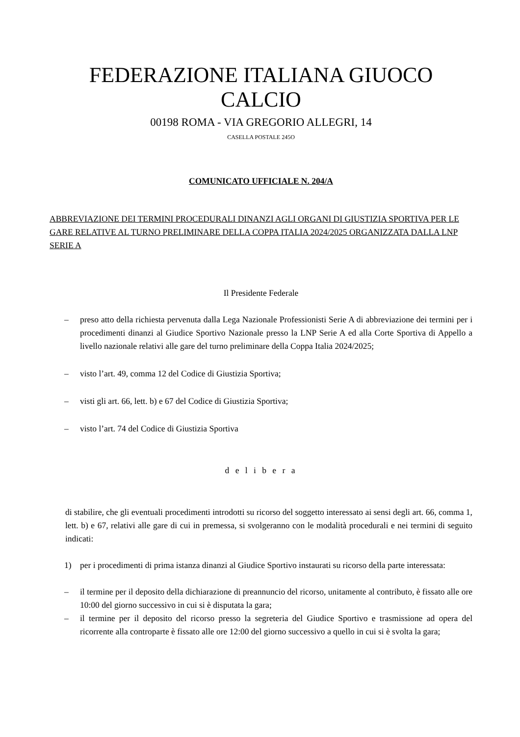FEDERAZIONE ITALIANA GIUOCO CALCIO
00198 ROMA - VIA GREGORIO ALLEGRI, 14
CASELLA POSTALE 245O
COMUNICATO UFFICIALE N. 204/A
ABBREVIAZIONE DEI TERMINI PROCEDURALI DINANZI AGLI ORGANI DI GIUSTIZIA SPORTIVA PER LE GARE RELATIVE AL TURNO PRELIMINARE DELLA COPPA ITALIA 2024/2025 ORGANIZZATA DALLA LNP SERIE A
Il Presidente Federale
– preso atto della richiesta pervenuta dalla Lega Nazionale Professionisti Serie A di abbreviazione dei termini per i procedimenti dinanzi al Giudice Sportivo Nazionale presso la LNP Serie A ed alla Corte Sportiva di Appello a livello nazionale relativi alle gare del turno preliminare della Coppa Italia 2024/2025;
– visto l’art. 49, comma 12 del Codice di Giustizia Sportiva;
– visti gli art. 66, lett. b) e 67 del Codice di Giustizia Sportiva;
– visto l’art. 74 del Codice di Giustizia Sportiva
d e l i b e r a
di stabilire, che gli eventuali procedimenti introdotti su ricorso del soggetto interessato ai sensi degli art. 66, comma 1, lett. b) e 67, relativi alle gare di cui in premessa, si svolgeranno con le modalità procedurali e nei termini di seguito indicati:
1) per i procedimenti di prima istanza dinanzi al Giudice Sportivo instaurati su ricorso della parte interessata:
– il termine per il deposito della dichiarazione di preannuncio del ricorso, unitamente al contributo, è fissato alle ore 10:00 del giorno successivo in cui si è disputata la gara;
– il termine per il deposito del ricorso presso la segreteria del Giudice Sportivo e trasmissione ad opera del ricorrente alla controparte è fissato alle ore 12:00 del giorno successivo a quello in cui si è svolta la gara;